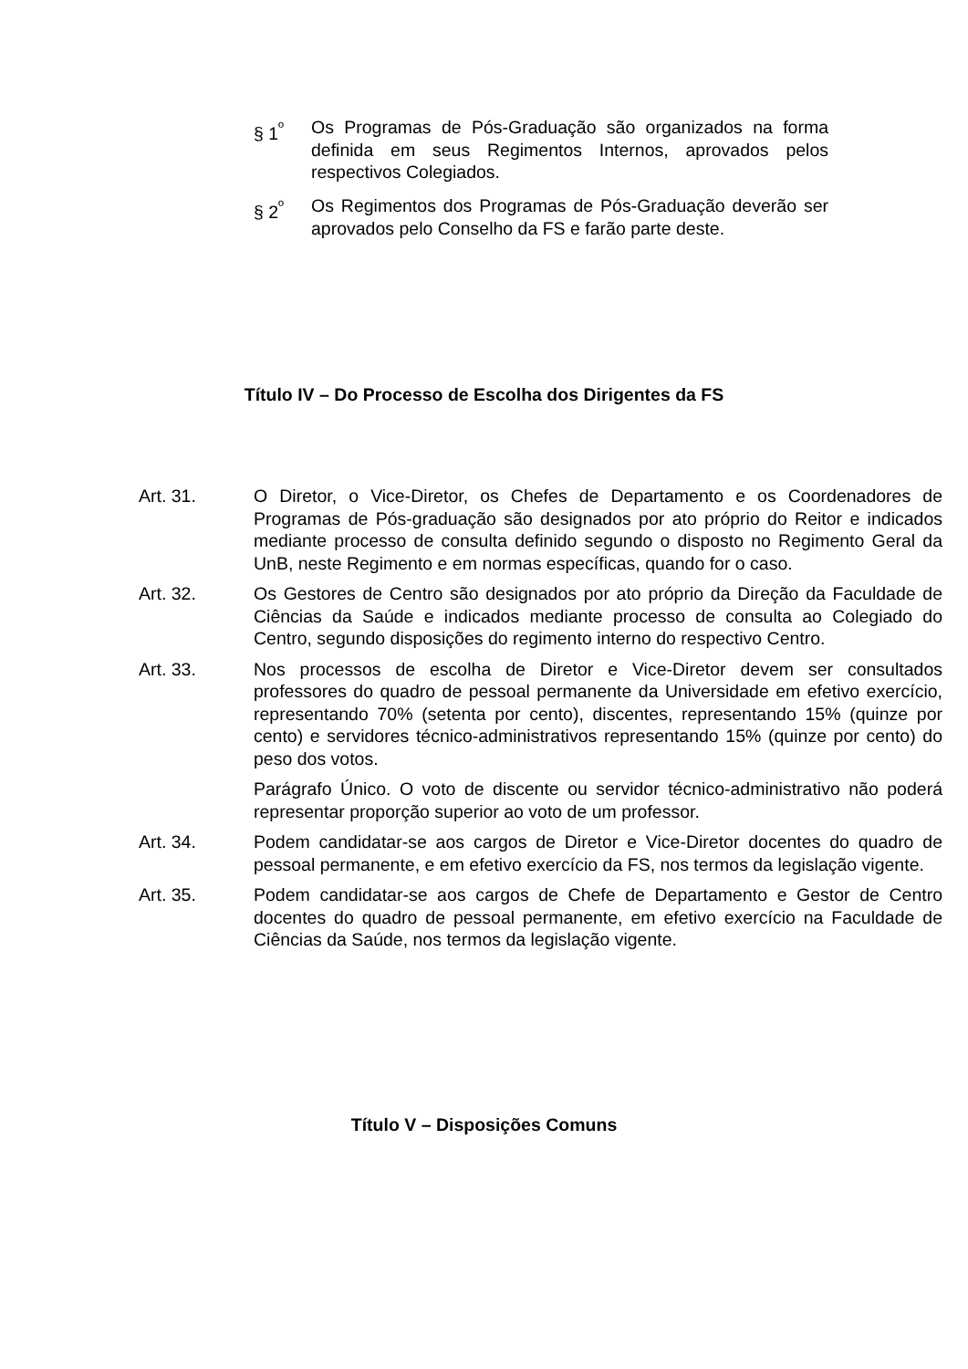§ 1<sup>º</sup> Os Programas de Pós-Graduação são organizados na forma definida em seus Regimentos Internos, aprovados pelos respectivos Colegiados.
§ 2<sup>º</sup> Os Regimentos dos Programas de Pós-Graduação deverão ser aprovados pelo Conselho da FS e farão parte deste.
Título IV – Do Processo de Escolha dos Dirigentes da FS
Art. 31. O Diretor, o Vice-Diretor, os Chefes de Departamento e os Coordenadores de Programas de Pós-graduação são designados por ato próprio do Reitor e indicados mediante processo de consulta definido segundo o disposto no Regimento Geral da UnB, neste Regimento e em normas específicas, quando for o caso.
Art. 32. Os Gestores de Centro são designados por ato próprio da Direção da Faculdade de Ciências da Saúde e indicados mediante processo de consulta ao Colegiado do Centro, segundo disposições do regimento interno do respectivo Centro.
Art. 33. Nos processos de escolha de Diretor e Vice-Diretor devem ser consultados professores do quadro de pessoal permanente da Universidade em efetivo exercício, representando 70% (setenta por cento), discentes, representando 15% (quinze por cento) e servidores técnico-administrativos representando 15% (quinze por cento) do peso dos votos.
Parágrafo Único. O voto de discente ou servidor técnico-administrativo não poderá representar proporção superior ao voto de um professor.
Art. 34. Podem candidatar-se aos cargos de Diretor e Vice-Diretor docentes do quadro de pessoal permanente, e em efetivo exercício da FS, nos termos da legislação vigente.
Art. 35. Podem candidatar-se aos cargos de Chefe de Departamento e Gestor de Centro docentes do quadro de pessoal permanente, em efetivo exercício na Faculdade de Ciências da Saúde, nos termos da legislação vigente.
Título V – Disposições Comuns